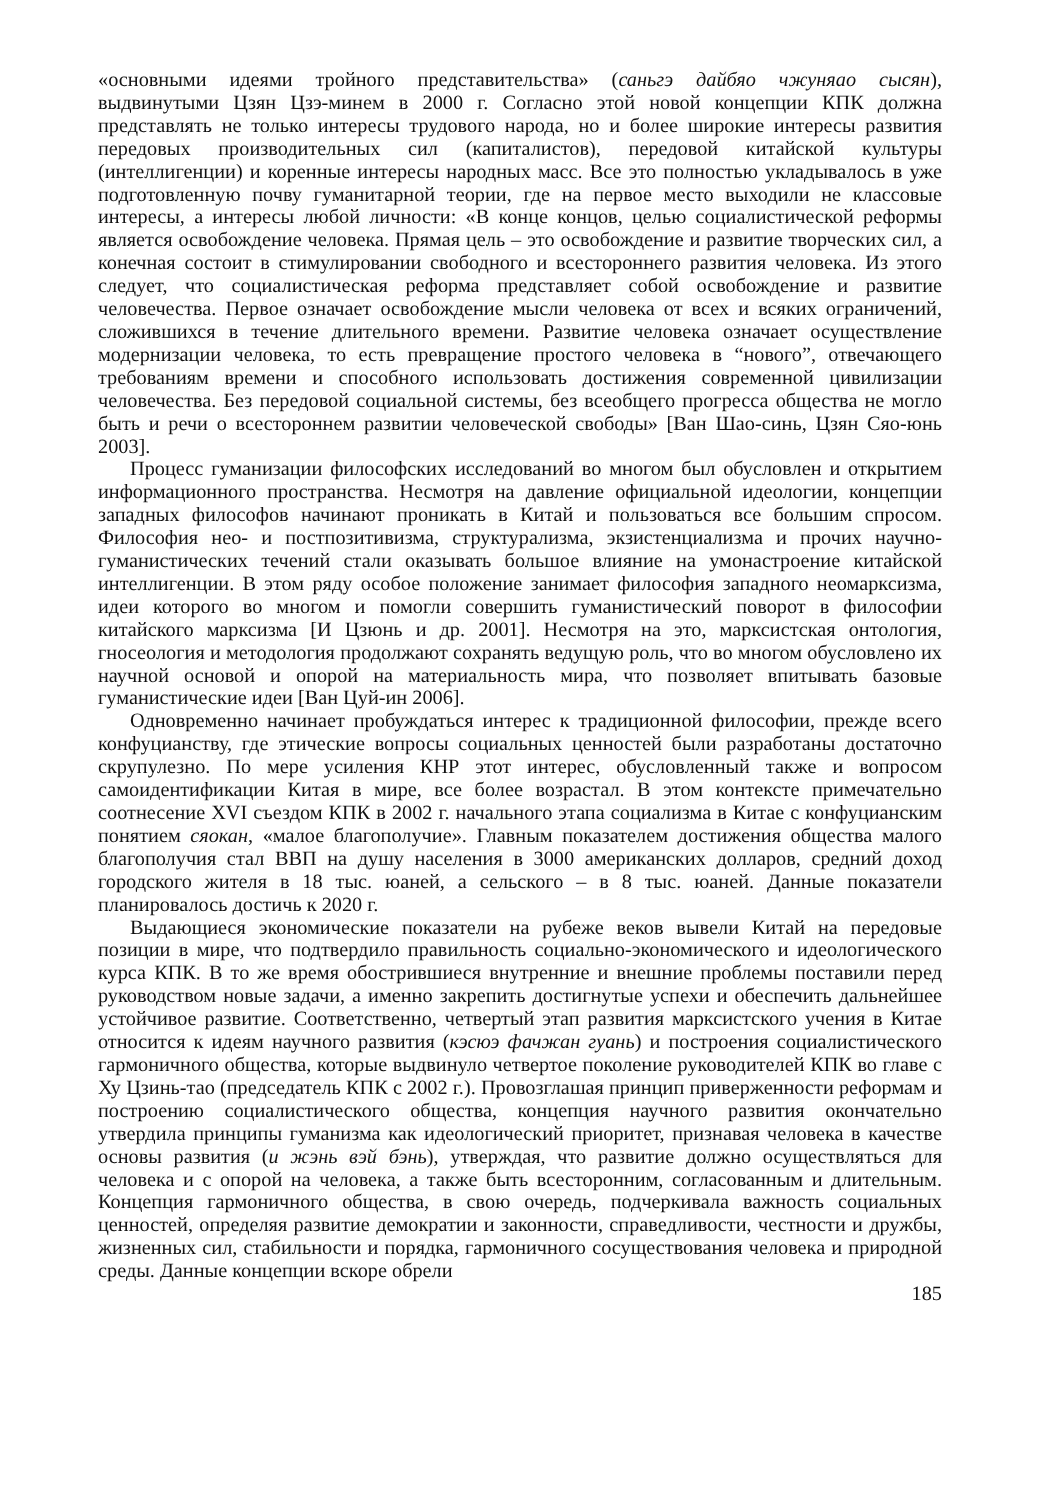«основными идеями тройного представительства» (саньгэ дайбяо чжуняао сысян), выдвинутыми Цзян Цзэ-минем в 2000 г. Согласно этой новой концепции КПК должна представлять не только интересы трудового народа, но и более широкие интересы развития передовых производительных сил (капиталистов), передовой китайской культуры (интеллигенции) и коренные интересы народных масс. Все это полностью укладывалось в уже подготовленную почву гуманитарной теории, где на первое место выходили не классовые интересы, а интересы любой личности: «В конце концов, целью социалистической реформы является освобождение человека. Прямая цель – это освобождение и развитие творческих сил, а конечная состоит в стимулировании свободного и всестороннего развития человека. Из этого следует, что социалистическая реформа представляет собой освобождение и развитие человечества. Первое означает освобождение мысли человека от всех и всяких ограничений, сложившихся в течение длительного времени. Развитие человека означает осуществление модернизации человека, то есть превращение простого человека в “нового”, отвечающего требованиям времени и способного использовать достижения современной цивилизации человечества. Без передовой социальной системы, без всеобщего прогресса общества не могло быть и речи о всестороннем развитии человеческой свободы» [Ван Шао-синь, Цзян Сяо-юнь 2003].
Процесс гуманизации философских исследований во многом был обусловлен и открытием информационного пространства. Несмотря на давление официальной идеологии, концепции западных философов начинают проникать в Китай и пользоваться все большим спросом. Философия нео- и постпозитивизма, структурализма, экзистенциализма и прочих научно-гуманистических течений стали оказывать большое влияние на умонастроение китайской интеллигенции. В этом ряду особое положение занимает философия западного неомарксизма, идеи которого во многом и помогли совершить гуманистический поворот в философии китайского марксизма [И Цзюнь и др. 2001]. Несмотря на это, марксистская онтология, гносеология и методология продолжают сохранять ведущую роль, что во многом обусловлено их научной основой и опорой на материальность мира, что позволяет впитывать базовые гуманистические идеи [Ван Цуй-ин 2006].
Одновременно начинает пробуждаться интерес к традиционной философии, прежде всего конфуцианству, где этические вопросы социальных ценностей были разработаны достаточно скрупулезно. По мере усиления КНР этот интерес, обусловленный также и вопросом самоидентификации Китая в мире, все более возрастал. В этом контексте примечательно соотнесение XVI съездом КПК в 2002 г. начального этапа социализма в Китае с конфуцианским понятием сяокан, «малое благополучие». Главным показателем достижения общества малого благополучия стал ВВП на душу населения в 3000 американских долларов, средний доход городского жителя в 18 тыс. юаней, а сельского – в 8 тыс. юаней. Данные показатели планировалось достичь к 2020 г.
Выдающиеся экономические показатели на рубеже веков вывели Китай на передовые позиции в мире, что подтвердило правильность социально-экономического и идеологического курса КПК. В то же время обострившиеся внутренние и внешние проблемы поставили перед руководством новые задачи, а именно закрепить достигнутые успехи и обеспечить дальнейшее устойчивое развитие. Соответственно, четвертый этап развития марксистского учения в Китае относится к идеям научного развития (кэсюэ фачжан гуань) и построения социалистического гармоничного общества, которые выдвинуло четвертое поколение руководителей КПК во главе с Ху Цзинь-тао (председатель КПК с 2002 г.). Провозглашая принцип приверженности реформам и построению социалистического общества, концепция научного развития окончательно утвердила принципы гуманизма как идеологический приоритет, признавая человека в качестве основы развития (и жэнь вэй бэнь), утверждая, что развитие должно осуществляться для человека и с опорой на человека, а также быть всесторонним, согласованным и длительным. Концепция гармоничного общества, в свою очередь, подчеркивала важность социальных ценностей, определяя развитие демократии и законности, справедливости, честности и дружбы, жизненных сил, стабильности и порядка, гармоничного сосуществования человека и природной среды. Данные концепции вскоре обрели
185